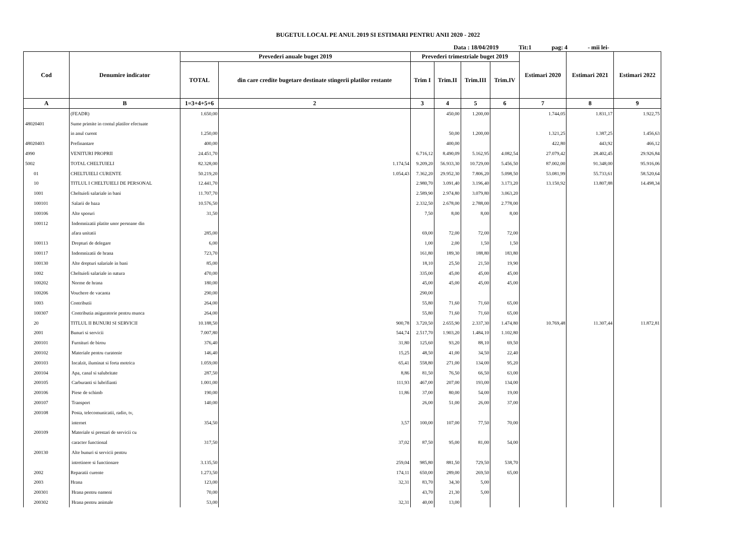BUGETUL LOCAL PE ANUL 2019 SI ESTIMARI PENTRU ANII 2020 - 2022
Data : 18/04/2019 Tit:1 pag: 4 - mii lei-
| Cod | Denumire indicator | Prevederi anuale buget 2019 | | Prevederi trimestriale buget 2019 | | | | Estimari 2020 | Estimari 2021 | Estimari 2022 |
| --- | --- | --- | --- | --- | --- | --- | --- | --- | --- | --- |
| | | TOTAL | din care credite bugetare destinate stingerii platilor restante | Trim I | Trim.II | Trim.III | Trim.IV | | | |
| A | B | 1=3+4+5+6 | 2 | 3 | 4 | 5 | 6 | 7 | 8 | 9 |
| | (FEADR) | 1.650,00 | | | 450,00 | 1.200,00 | | 1.744,05 | 1.831,17 | 1.922,75 |
| 48020401 | Sume primite in contul platilor efectuate | | | | | | | | | |
| | in anul curent | 1.250,00 | | | 50,00 | 1.200,00 | | 1.321,25 | 1.387,25 | 1.456,63 |
| 48020403 | Prefinantare | 400,00 | | | 400,00 | | | 422,80 | 443,92 | 466,12 |
| 4990 | VENITURI PROPRII | 24.451,70 | | 6.716,12 | 8.490,09 | 5.162,95 | 4.082,54 | 27.079,42 | 28.402,45 | 29.926,84 |
| 5002 | TOTAL CHELTUIELI | 82.328,00 | 1.174,54 | 9.209,20 | 56.933,30 | 10.729,00 | 5.456,50 | 87.002,00 | 91.348,00 | 95.916,06 |
| 01 | CHELTUIELI CURENTE | 50.219,20 | 1.054,43 | 7.362,20 | 29.952,30 | 7.806,20 | 5.098,50 | 53.081,99 | 55.733,61 | 58.520,64 |
| 10 | TITLUL I CHELTUIELI DE PERSONAL | 12.441,70 | | 2.980,70 | 3.091,40 | 3.196,40 | 3.173,20 | 13.150,92 | 13.807,88 | 14.498,34 |
| 1001 | Cheltuieli salariale in bani | 11.707,70 | | 2.589,90 | 2.974,80 | 3.079,80 | 3.063,20 | | | |
| 100101 | Salarii de baza | 10.576,50 | | 2.332,50 | 2.678,00 | 2.788,00 | 2.778,00 | | | |
| 100106 | Alte sporuri | 31,50 | | 7,50 | 8,00 | 8,00 | 8,00 | | | |
| 100112 | Indemnizatii platite unor persoane din | | | | | | | | | |
| | afara unitatii | 285,00 | | 69,00 | 72,00 | 72,00 | 72,00 | | | |
| 100113 | Drepturi de delegare | 6,00 | | 1,00 | 2,00 | 1,50 | 1,50 | | | |
| 100117 | Indemnizatii de hrana | 723,70 | | 161,80 | 189,30 | 188,80 | 183,80 | | | |
| 100130 | Alte drepturi salariale in bani | 85,00 | | 18,10 | 25,50 | 21,50 | 19,90 | | | |
| 1002 | Cheltuieli salariale in natura | 470,00 | | 335,00 | 45,00 | 45,00 | 45,00 | | | |
| 100202 | Norme de hrana | 180,00 | | 45,00 | 45,00 | 45,00 | 45,00 | | | |
| 100206 | Vouchere de vacanta | 290,00 | | 290,00 | | | | | | |
| 1003 | Contributii | 264,00 | | 55,80 | 71,60 | 71,60 | 65,00 | | | |
| 100307 | Contributia asiguratorie pentru munca | 264,00 | | 55,80 | 71,60 | 71,60 | 65,00 | | | |
| 20 | TITLUL II BUNURI SI SERVICII | 10.188,50 | 900,78 | 3.720,50 | 2.655,90 | 2.337,30 | 1.474,80 | 10.769,48 | 11.307,44 | 11.872,81 |
| 2001 | Bunuri si servicii | 7.007,80 | 544,74 | 2.517,70 | 1.903,20 | 1.484,10 | 1.102,80 | | | |
| 200101 | Furnituri de birou | 376,40 | 31,80 | 125,60 | 93,20 | 88,10 | 69,50 | | | |
| 200102 | Materiale pentru curatenie | 146,40 | 15,25 | 48,50 | 41,00 | 34,50 | 22,40 | | | |
| 200103 | Incalzit, iluminat si forta motrica | 1.059,00 | 65,41 | 558,80 | 271,00 | 134,00 | 95,20 | | | |
| 200104 | Apa, canal si salubritate | 287,50 | 8,86 | 81,50 | 76,50 | 66,50 | 63,00 | | | |
| 200105 | Carburanti si lubrifianti | 1.001,00 | 111,93 | 467,00 | 207,00 | 193,00 | 134,00 | | | |
| 200106 | Piese de schimb | 190,00 | 11,86 | 37,00 | 80,00 | 54,00 | 19,00 | | | |
| 200107 | Transport | 140,00 | | 26,00 | 51,00 | 26,00 | 37,00 | | | |
| 200108 | Posta, telecomunicatii, radio, tv, | | | | | | | | | |
| | internet | 354,50 | 3,57 | 100,00 | 107,00 | 77,50 | 70,00 | | | |
| 200109 | Materiale si prestari de servicii cu | | | | | | | | | |
| | caracter functional | 317,50 | 37,02 | 87,50 | 95,00 | 81,00 | 54,00 | | | |
| 200130 | Alte bunuri si servicii pentru | | | | | | | | | |
| | intretinere si functionare | 3.135,50 | 259,04 | 985,80 | 881,50 | 729,50 | 538,70 | | | |
| 2002 | Reparatii curente | 1.273,50 | 174,11 | 650,00 | 289,00 | 269,50 | 65,00 | | | |
| 2003 | Hrana | 123,00 | 32,31 | 83,70 | 34,30 | 5,00 | | | | |
| 200301 | Hrana pentru oameni | 70,00 | | 43,70 | 21,30 | 5,00 | | | | |
| 200302 | Hrana pentru animale | 53,00 | 32,31 | 40,00 | 13,00 | | | | | |